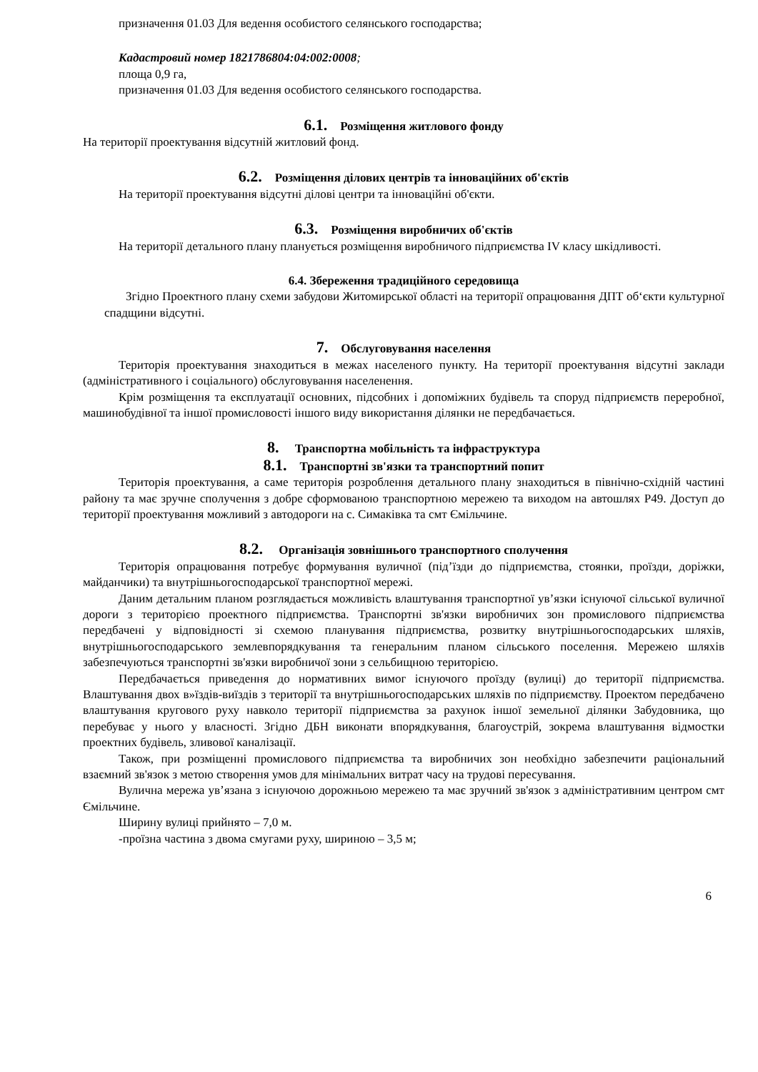призначення 01.03 Для ведення особистого селянського господарства;
Кадастровий номер 1821786804:04:002:0008;
площа 0,9 га,
призначення 01.03 Для ведення особистого селянського господарства.
6.1. Розміщення житлового фонду
На території проектування відсутній житловий фонд.
6.2. Розміщення ділових центрів та інноваційних об'єктів
На території проектування відсутні ділові центри та інноваційні об'єкти.
6.3. Розміщення виробничих об'єктів
На території детального плану планується розміщення виробничого підприємства IV класу шкідливості.
6.4. Збереження традиційного середовища
Згідно Проектного плану схеми забудови Житомирської області на території опрацювання ДПТ об‘єкти культурної спадщини відсутні.
7. Обслуговування населення
Територія проектування знаходиться в межах населеного пункту. На території проектування відсутні заклади (адміністративного і соціального) обслуговування населенення.
Крім розміщення та експлуатації основних, підсобних і допоміжних будівель та споруд підприємств переробної, машинобудівної та іншої промисловості іншого виду використання ділянки не передбачається.
8. Транспортна мобільність та інфраструктура
8.1. Транспортні зв'язки та транспортний попит
Територія проектування, а саме територія розроблення детального плану знаходиться в північно-східній частині району та має зручне сполучення з добре сформованою транспортною мережею та виходом на автошлях Р49. Доступ до території проектування можливий з автодороги на с. Симаківка та смт Ємільчине.
8.2. Організація зовнішнього транспортного сполучення
Територія опрацювання потребує формування вуличної (під’їзди до підприємства, стоянки, проїзди, доріжки, майданчики) та внутрішньогосподарської транспортної мережі.
Даним детальним планом розглядається можливість влаштування транспортної ув’язки існуючої сільської вуличної дороги з територією проектного підприємства. Транспортні зв'язки виробничих зон промислового підприємства передбачені у відповідності зі схемою планування підприємства, розвитку внутрішньогосподарських шляхів, внутрішньогосподарського землевпорядкування та генеральним планом сільського поселення. Мережею шляхів забезпечуються транспортні зв'язки виробничої зони з сельбищною територією.
Передбачається приведення до нормативних вимог існуючого проїзду (вулиці) до території підприємства. Влаштування двох в»їздів-виїздів з території та внутрішньогосподарських шляхів по підприємству. Проектом передбачено влаштування кругового руху навколо території підприємства за рахунок іншої земельної ділянки Забудовника, що перебуває у нього у власності. Згідно ДБН виконати впорядкування, благоустрій, зокрема влаштування відмостки проектних будівель, зливової каналізації.
Також, при розміщенні промислового підприємства та виробничих зон необхідно забезпечити раціональний взаємний зв'язок з метою створення умов для мінімальних витрат часу на трудові пересування.
Вулична мережа ув’язана з існуючою дорожньою мережею та має зручний зв'язок з адміністративним центром смт Ємільчине.
Ширину вулиці прийнято – 7,0 м.
-проїзна частина з двома смугами руху, шириною – 3,5 м;
6